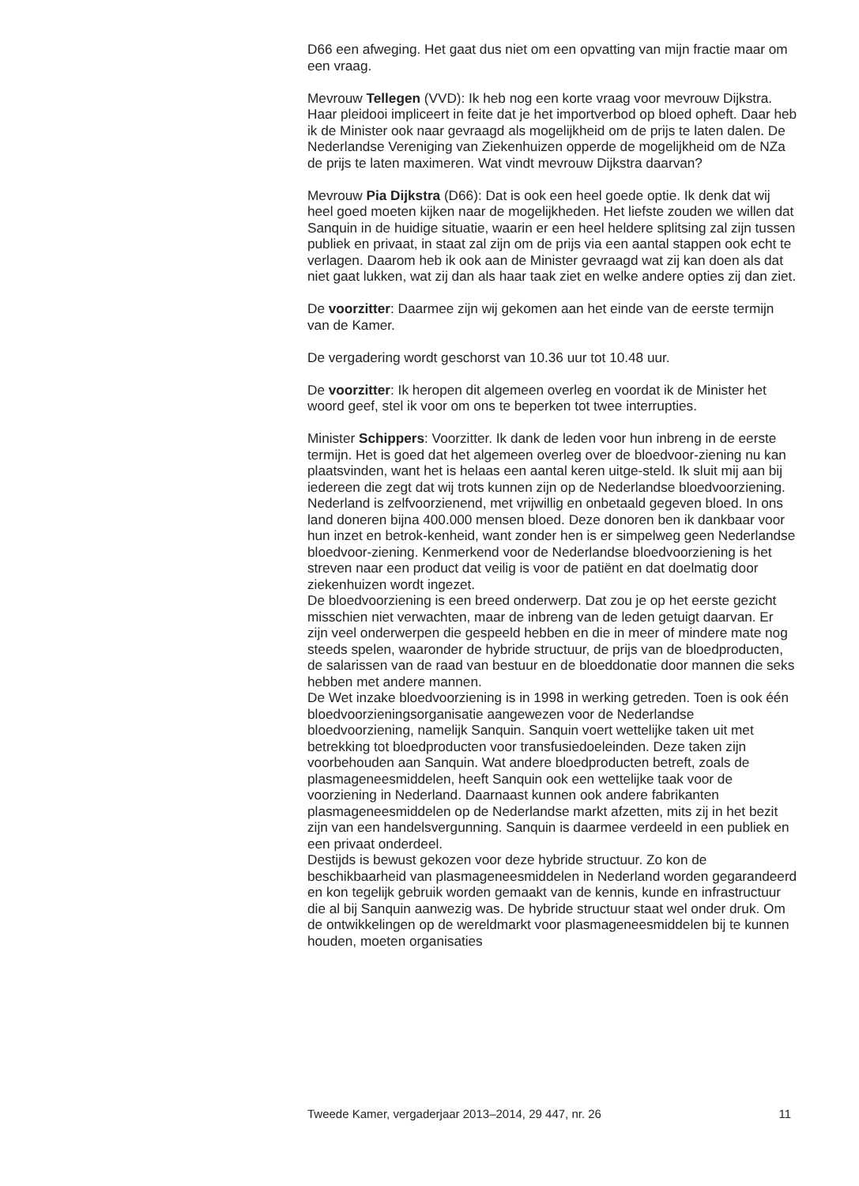D66 een afweging. Het gaat dus niet om een opvatting van mijn fractie maar om een vraag.
Mevrouw Tellegen (VVD): Ik heb nog een korte vraag voor mevrouw Dijkstra.
Haar pleidooi impliceert in feite dat je het importverbod op bloed opheft. Daar heb ik de Minister ook naar gevraagd als mogelijkheid om de prijs te laten dalen. De Nederlandse Vereniging van Ziekenhuizen opperde de mogelijkheid om de NZa de prijs te laten maximeren. Wat vindt mevrouw Dijkstra daarvan?
Mevrouw Pia Dijkstra (D66): Dat is ook een heel goede optie. Ik denk dat wij heel goed moeten kijken naar de mogelijkheden. Het liefste zouden we willen dat Sanquin in de huidige situatie, waarin er een heel heldere splitsing zal zijn tussen publiek en privaat, in staat zal zijn om de prijs via een aantal stappen ook echt te verlagen. Daarom heb ik ook aan de Minister gevraagd wat zij kan doen als dat niet gaat lukken, wat zij dan als haar taak ziet en welke andere opties zij dan ziet.
De voorzitter: Daarmee zijn wij gekomen aan het einde van de eerste termijn van de Kamer.
De vergadering wordt geschorst van 10.36 uur tot 10.48 uur.
De voorzitter: Ik heropen dit algemeen overleg en voordat ik de Minister het woord geef, stel ik voor om ons te beperken tot twee interrupties.
Minister Schippers: Voorzitter. Ik dank de leden voor hun inbreng in de eerste termijn. Het is goed dat het algemeen overleg over de bloedvoor-ziening nu kan plaatsvinden, want het is helaas een aantal keren uitge-steld. Ik sluit mij aan bij iedereen die zegt dat wij trots kunnen zijn op de Nederlandse bloedvoorziening. Nederland is zelfvoorzienend, met vrijwillig en onbetaald gegeven bloed. In ons land doneren bijna 400.000 mensen bloed. Deze donoren ben ik dankbaar voor hun inzet en betrok-kenheid, want zonder hen is er simpelweg geen Nederlandse bloedvoor-ziening. Kenmerkend voor de Nederlandse bloedvoorziening is het streven naar een product dat veilig is voor de patiënt en dat doelmatig door ziekenhuizen wordt ingezet.
De bloedvoorziening is een breed onderwerp. Dat zou je op het eerste gezicht misschien niet verwachten, maar de inbreng van de leden getuigt daarvan. Er zijn veel onderwerpen die gespeeld hebben en die in meer of mindere mate nog steeds spelen, waaronder de hybride structuur, de prijs van de bloedproducten, de salarissen van de raad van bestuur en de bloeddonatie door mannen die seks hebben met andere mannen.
De Wet inzake bloedvoorziening is in 1998 in werking getreden. Toen is ook één bloedvoorzieningsorganisatie aangewezen voor de Nederlandse bloedvoorziening, namelijk Sanquin. Sanquin voert wettelijke taken uit met betrekking tot bloedproducten voor transfusiedoeleinden. Deze taken zijn voorbehouden aan Sanquin. Wat andere bloedproducten betreft, zoals de plasmageneesmiddelen, heeft Sanquin ook een wettelijke taak voor de voorziening in Nederland. Daarnaast kunnen ook andere fabrikanten plasmageneesmiddelen op de Nederlandse markt afzetten, mits zij in het bezit zijn van een handelsvergunning. Sanquin is daarmee verdeeld in een publiek en een privaat onderdeel.
Destijds is bewust gekozen voor deze hybride structuur. Zo kon de beschikbaarheid van plasmageneesmiddelen in Nederland worden gegarandeerd en kon tegelijk gebruik worden gemaakt van de kennis, kunde en infrastructuur die al bij Sanquin aanwezig was. De hybride structuur staat wel onder druk. Om de ontwikkelingen op de wereldmarkt voor plasmageneesmiddelen bij te kunnen houden, moeten organisaties
Tweede Kamer, vergaderjaar 2013–2014, 29 447, nr. 26 11